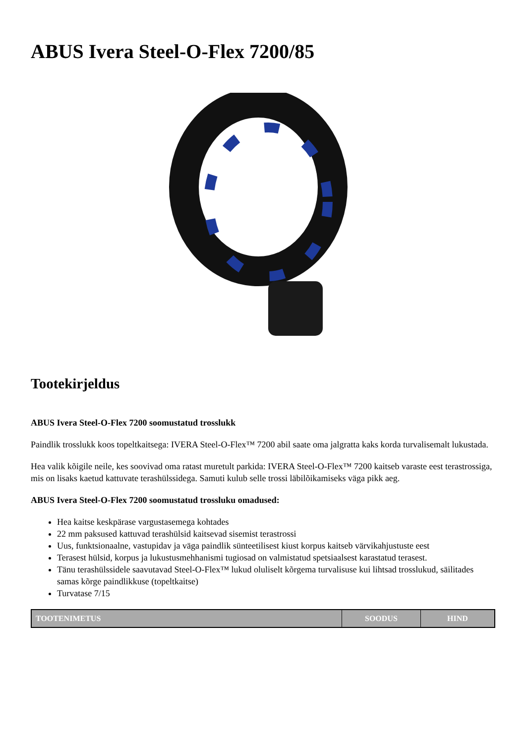ABUS Ivera Steel-O-Flex 7200/85
Tootekirjeldus
ABUS Ivera Steel-O-Flex 7200 soomustatud trosslukk
Paindlik trosslukk koos topeltkaitsega: IVERA Steel-O-Flex™ 7200 abil saate oma jalgratta kaks korda turvalisemalt lukustada.
Hea valik kõigile neile, kes soovivad oma ratast muretult parkida: IVERA Steel-O-Flex™ 7200 kaitseb varaste eest terastrossiga, mis on lisaks kaetud kattuvate terashülssidega. Samuti kulub selle trossi läbilõikamiseks väga pikk aeg.
ABUS Ivera Steel-O-Flex 7200 soomustatud trossluku omadused:
Hea kaitse keskpärase vargustasemega kohtades
22 mm paksused kattuvad terashülsid kaitsevad sisemist terastrossi
Uus, funktsionaalne, vastupidav ja väga paindlik sünteetilisest kiust korpus kaitseb värvikahjustuste eest
Terasest hülsid, korpus ja lukustusmehhanismi tugiosad on valmistatud spetsiaalsest karastatud terasest.
Tänu terashülssidele saavutavad Steel-O-Flex™ lukud oluliselt kõrgema turvalisuse kui lihtsad trosslukud, säilitades samas kõrge paindlikkuse (topeltkaitse)
Turvatase 7/15
| TOOTENIMETUS | SOODUS | HIND |
| --- | --- | --- |